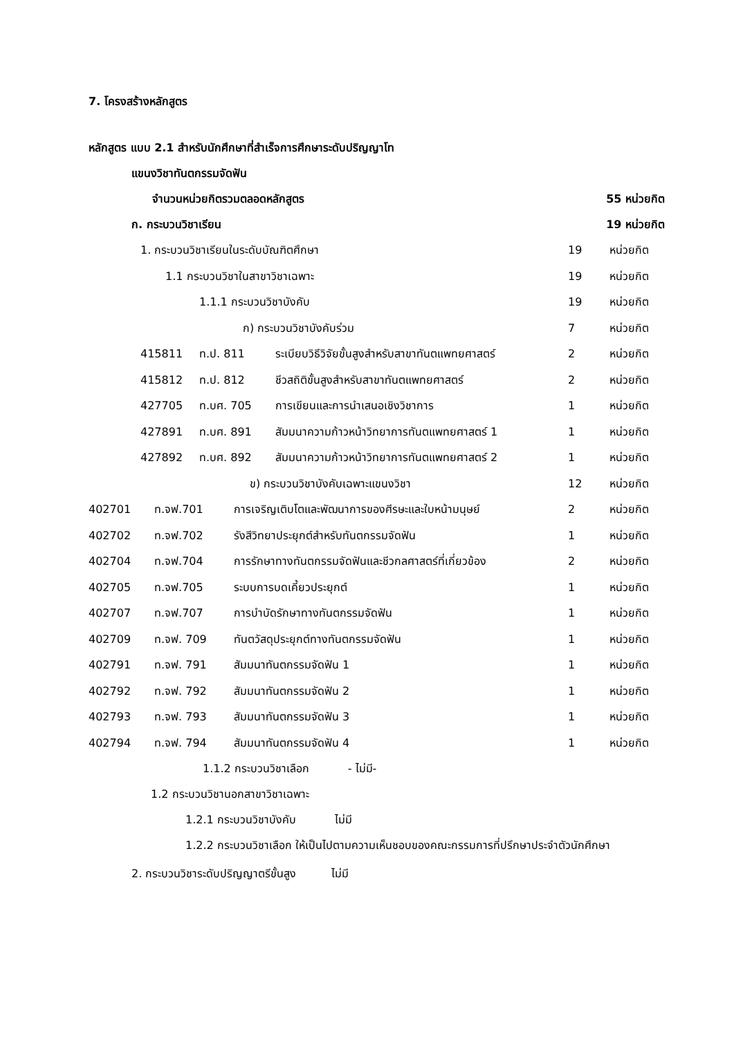7. โครงสร้างหลักสูตร
หลักสูตร แบบ 2.1 สำหรับนักศึกษาที่สำเร็จการศึกษาระดับปริญญาโท
แขนงวิชาทันตกรรมจัดฟัน
จำนวนหน่วยกิตรวมตลอดหลักสูตร 55 หน่วยกิต
ก. กระบวนวิชาเรียน 19 หน่วยกิต
| | 1. กระบวนวิชาเรียนในระดับบัณฑิตศึกษา | | | 19 | หน่วยกิต |
| | 1.1 กระบวนวิชาในสาขาวิชาเฉพาะ | | | 19 | หน่วยกิต |
| | 1.1.1 กระบวนวิชาบังคับ | | | 19 | หน่วยกิต |
| | ก) กระบวนวิชาบังคับร่วม | | | 7 | หน่วยกิต |
| | 415811 | ท.ป. 811 | ระเบียบวิธีวิจัยขั้นสูงสำหรับสาขาทันตแพทยศาสตร์ | 2 | หน่วยกิต |
| | 415812 | ท.ป. 812 | ชีวสถิติขั้นสูงสำหรับสาขาทันตแพทยศาสตร์ | 2 | หน่วยกิต |
| | 427705 | ท.บศ. 705 | การเขียนและการนำเสนอเชิงวิชาการ | 1 | หน่วยกิต |
| | 427891 | ท.บศ. 891 | สัมมนาความก้าวหน้าวิทยาการทันตแพทยศาสตร์ 1 | 1 | หน่วยกิต |
| | 427892 | ท.บศ. 892 | สัมมนาความก้าวหน้าวิทยาการทันตแพทยศาสตร์ 2 | 1 | หน่วยกิต |
| | ข) กระบวนวิชาบังคับเฉพาะแขนงวิชา | | | 12 | หน่วยกิต |
| 402701 | ท.จฟ.701 | การเจริญเติบโตและพัฒนาการของศีรษะและใบหน้ามนุษย์ | 2 | หน่วยกิต |
| 402702 | ท.จฟ.702 | รังสีวิทยาประยุกต์สำหรับทันตกรรมจัดฟัน | 1 | หน่วยกิต |
| 402704 | ท.จฟ.704 | การรักษาทางทันตกรรมจัดฟันและชีวกลศาสตร์ที่เกี่ยวข้อง | 2 | หน่วยกิต |
| 402705 | ท.จฟ.705 | ระบบการบดเคี้ยวประยุกต์ | 1 | หน่วยกิต |
| 402707 | ท.จฟ.707 | การบำบัดรักษาทางทันตกรรมจัดฟัน | 1 | หน่วยกิต |
| 402709 | ท.จฟ. 709 | ทันตวัสดุประยุกต์ทางทันตกรรมจัดฟัน | 1 | หน่วยกิต |
| 402791 | ท.จฟ. 791 | สัมมนาทันตกรรมจัดฟัน 1 | 1 | หน่วยกิต |
| 402792 | ท.จฟ. 792 | สัมมนาทันตกรรมจัดฟัน 2 | 1 | หน่วยกิต |
| 402793 | ท.จฟ. 793 | สัมมนาทันตกรรมจัดฟัน 3 | 1 | หน่วยกิต |
| 402794 | ท.จฟ. 794 | สัมมนาทันตกรรมจัดฟัน 4 | 1 | หน่วยกิต |
1.1.2 กระบวนวิชาเลือก - ไม่มี-
1.2 กระบวนวิชานอกสาขาวิชาเฉพาะ
1.2.1 กระบวนวิชาบังคับ ไม่มี
1.2.2 กระบวนวิชาเลือก ให้เป็นไปตามความเห็นชอบของคณะกรรมการที่ปรึกษาประจำตัวนักศึกษา
2. กระบวนวิชาระดับปริญญาตรีขั้นสูง ไม่มี